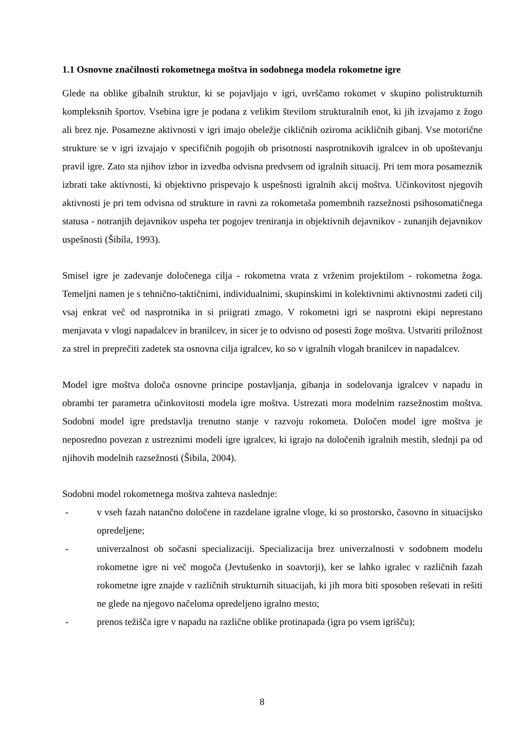1.1 Osnovne značilnosti rokometnega moštva in sodobnega modela rokometne igre
Glede na oblike gibalnih struktur, ki se pojavljajo v igri, uvrščamo rokomet v skupino polistrukturnih kompleksnih športov. Vsebina igre je podana z velikim številom strukturalnih enot, ki jih izvajamo z žogo ali brez nje. Posamezne aktivnosti v igri imajo obeležje cikličnih oziroma acikličnih gibanj. Vse motorične strukture se v igri izvajajo v specifičnih pogojih ob prisotnosti nasprotnikovih igralcev in ob upoštevanju pravil igre. Zato sta njihov izbor in izvedba odvisna predvsem od igralnih situacij. Pri tem mora posameznik izbrati take aktivnosti, ki objektivno prispevajo k uspešnosti igralnih akcij moštva. Učinkovitost njegovih aktivnosti je pri tem odvisna od strukture in ravni za rokometaša pomembnih razsežnosti psihosomatičnega statusa - notranjih dejavnikov uspeha ter pogojev treniranja in objektivnih dejavnikov - zunanjih dejavnikov uspešnosti (Šibila, 1993).
Smisel igre je zadevanje določenega cilja - rokometna vrata z vrženim projektilom - rokometna žoga. Temeljni namen je s tehnično-taktičnimi, individualnimi, skupinskimi in kolektivnimi aktivnostmi zadeti cilj vsaj enkrat več od nasprotnika in si priigrati zmago. V rokometni igri se nasprotni ekipi neprestano menjavata v vlogi napadalcev in branilcev, in sicer je to odvisno od posesti žoge moštva. Ustvariti priložnost za strel in preprečiti zadetek sta osnovna cilja igralcev, ko so v igralnih vlogah branilcev in napadalcev.
Model igre moštva določa osnovne principe postavljanja, gibanja in sodelovanja igralcev v napadu in obrambi ter parametra učinkovitosti modela igre moštva. Ustrezati mora modelnim razsežnostim moštva. Sodobni model igre predstavlja trenutno stanje v razvoju rokometa. Določen model igre moštva je neposredno povezan z ustreznimi modeli igre igralcev, ki igrajo na določenih igralnih mestih, slednji pa od njihovih modelnih razsežnosti (Šibila, 2004).
Sodobni model rokometnega moštva zahteva naslednje:
- v vseh fazah natančno določene in razdelane igralne vloge, ki so prostorsko, časovno in situacijsko opredeljene;
- univerzalnost ob sočasni specializaciji. Specializacija brez univerzalnosti v sodobnem modelu rokometne igre ni več mogoča (Jevtušenko in soavtorji), ker se lahko igralec v različnih fazah rokometne igre znajde v različnih strukturnih situacijah, ki jih mora biti sposoben reševati in rešiti ne glede na njegovo načeloma opredeljeno igralno mesto;
- prenos težišča igre v napadu na različne oblike protinapada (igra po vsem igrišču);
8